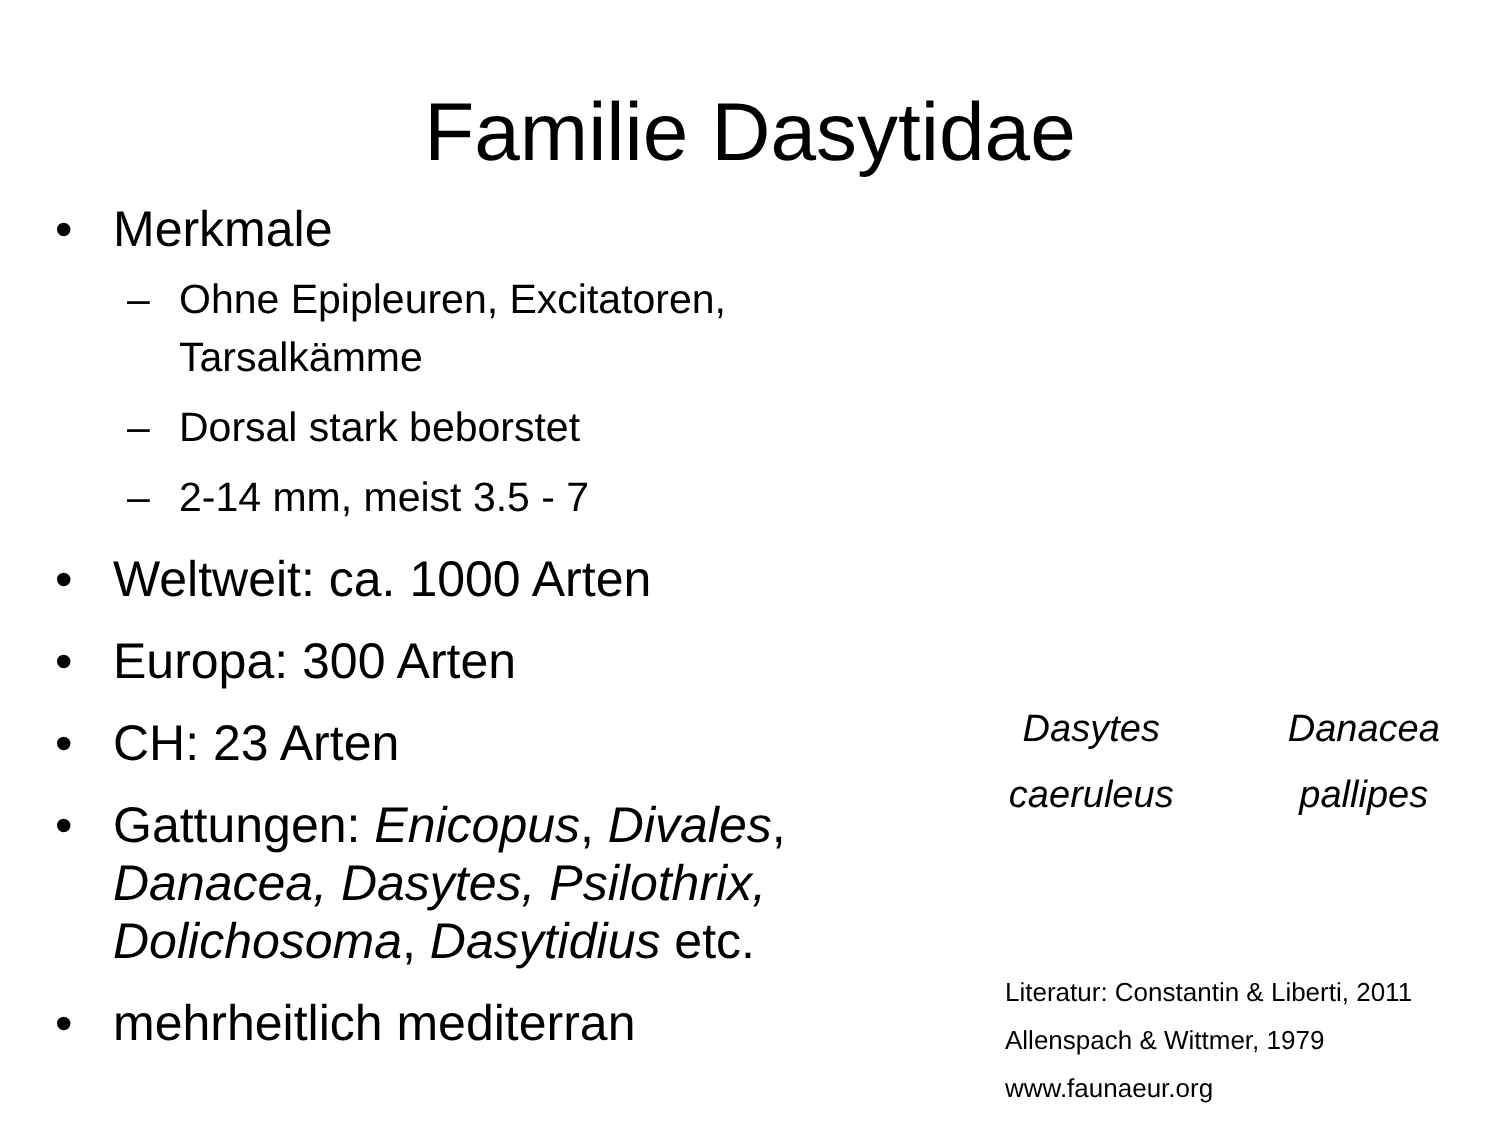Familie Dasytidae
• Merkmale
– Ohne Epipleuren, Excitatoren, Tarsalkämme
– Dorsal stark beborstet
– 2-14 mm, meist 3.5 - 7
• Weltweit: ca. 1000 Arten
• Europa: 300 Arten
• CH: 23 Arten
• Gattungen: Enicopus, Divales, Danacea, Dasytes, Psilothrix, Dolichosoma, Dasytidius etc.
• mehrheitlich mediterran
Dasytes
caeruleus
Danacea
pallipes
Literatur: Constantin & Liberti, 2011
Allenspach & Wittmer, 1979
www.faunaeur.org